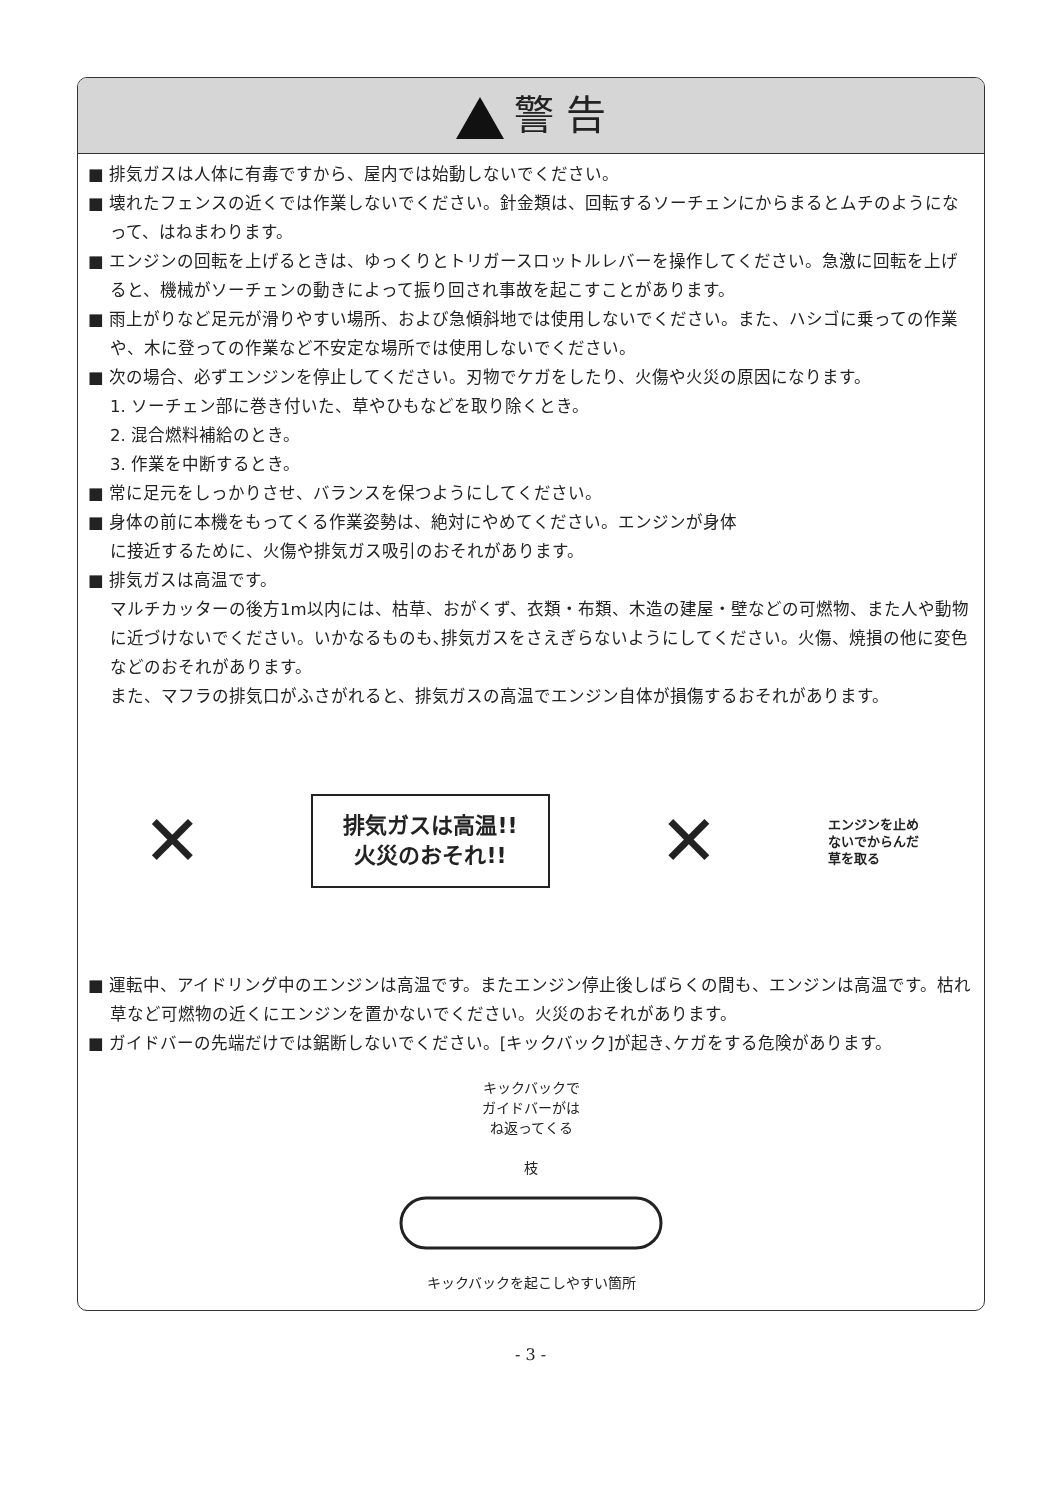警 告
■ 排気ガスは人体に有毒ですから、屋内では始動しないでください。
■ 壊れたフェンスの近くでは作業しないでください。針金類は、回転するソーチェンにからまるとムチのようになって、はねまわります。
■ エンジンの回転を上げるときは、ゆっくりとトリガースロットルレバーを操作してください。急激に回転を上げると、機械がソーチェンの動きによって振り回され事故を起こすことがあります。
■ 雨上がりなど足元が滑りやすい場所、および急傾斜地では使用しないでください。また、ハシゴに乗っての作業や、木に登っての作業など不安定な場所では使用しないでください。
■ 次の場合、必ずエンジンを停止してください。刃物でケガをしたり、火傷や火災の原因になります。
1. ソーチェン部に巻き付いた、草やひもなどを取り除くとき。
2. 混合燃料補給のとき。
3. 作業を中断するとき。
■ 常に足元をしっかりさせ、バランスを保つようにしてください。
■ 身体の前に本機をもってくる作業姿勢は、絶対にやめてください。エンジンが身体に接近するために、火傷や排気ガス吸引のおそれがあります。
■ 排気ガスは高温です。
マルチカッターの後方1m以内には、枯草、おがくず、衣類・布類、木造の建屋・壁などの可燃物、また人や動物に近づけないでください。いかなるものも､排気ガスをさえぎらないようにしてください。火傷、焼損の他に変色などのおそれがあります。
また、マフラの排気口がふさがれると、排気ガスの高温でエンジン自体が損傷するおそれがあります。
✕
排気ガスは高温!!
火災のおそれ!!
✕
エンジンを止め
ないでからんだ
草を取る
■ 運転中、アイドリング中のエンジンは高温です。またエンジン停止後しばらくの間も、エンジンは高温です。枯れ草など可燃物の近くにエンジンを置かないでください。火災のおそれがあります。
■ ガイドバーの先端だけでは鋸断しないでください。[キックバック]が起き､ケガをする危険があります。
キックバックで
ガイドバーがは
ね返ってくる
枝
キックバックを起こしやすい箇所
- 3 -